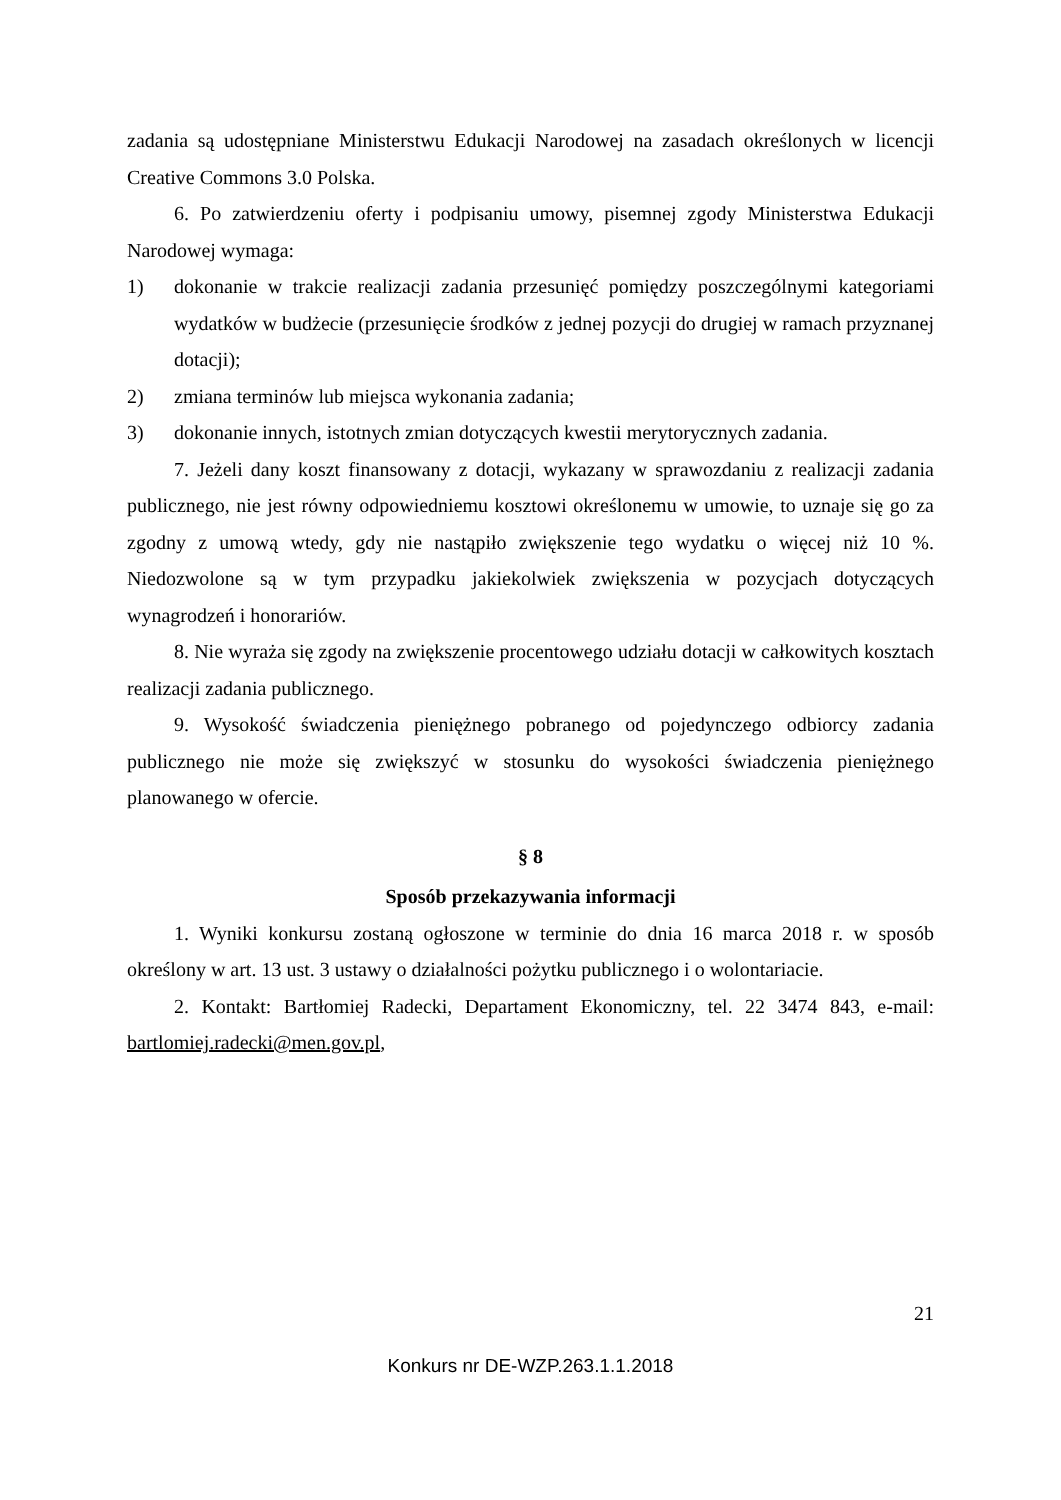zadania są udostępniane Ministerstwu Edukacji Narodowej na zasadach określonych w licencji Creative Commons 3.0 Polska.
6. Po zatwierdzeniu oferty i podpisaniu umowy, pisemnej zgody Ministerstwa Edukacji Narodowej wymaga:
1) dokonanie w trakcie realizacji zadania przesunięć pomiędzy poszczególnymi kategoriami wydatków w budżecie (przesunięcie środków z jednej pozycji do drugiej w ramach przyznanej dotacji);
2) zmiana terminów lub miejsca wykonania zadania;
3) dokonanie innych, istotnych zmian dotyczących kwestii merytorycznych zadania.
7. Jeżeli dany koszt finansowany z dotacji, wykazany w sprawozdaniu z realizacji zadania publicznego, nie jest równy odpowiedniemu kosztowi określonemu w umowie, to uznaje się go za zgodny z umową wtedy, gdy nie nastąpiło zwiększenie tego wydatku o więcej niż 10 %. Niedozwolone są w tym przypadku jakiekolwiek zwiększenia w pozycjach dotyczących wynagrodzeń i honorariów.
8. Nie wyraża się zgody na zwiększenie procentowego udziału dotacji w całkowitych kosztach realizacji zadania publicznego.
9. Wysokość świadczenia pieniężnego pobranego od pojedynczego odbiorcy zadania publicznego nie może się zwiększyć w stosunku do wysokości świadczenia pieniężnego planowanego w ofercie.
§ 8
Sposób przekazywania informacji
1. Wyniki konkursu zostaną ogłoszone w terminie do dnia 16 marca 2018 r. w sposób określony w art. 13 ust. 3 ustawy o działalności pożytku publicznego i o wolontariacie.
2. Kontakt: Bartłomiej Radecki, Departament Ekonomiczny, tel. 22 3474 843, e-mail: bartlomiej.radecki@men.gov.pl,
21
Konkurs nr DE-WZP.263.1.1.2018